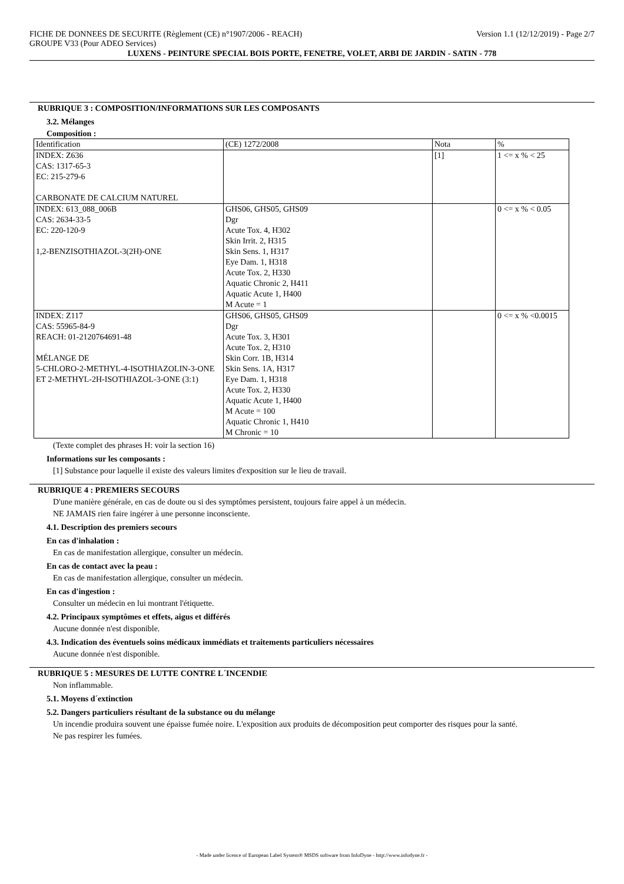FICHE DE DONNEES DE SECURITE (Règlement (CE) n°1907/2006 - REACH) Version 1.1 (12/12/2019) - Page 2/7
GROUPE V33 (Pour ADEO Services)
LUXENS - PEINTURE SPECIAL BOIS PORTE, FENETRE, VOLET, ARBI DE JARDIN - SATIN - 778
RUBRIQUE 3 : COMPOSITION/INFORMATIONS SUR LES COMPOSANTS
3.2. Mélanges
Composition :
| Identification | (CE) 1272/2008 | Nota | % |
| INDEX: Z636 CAS: 1317-65-3 EC: 215-279-6 CARBONATE DE CALCIUM NATUREL | | [1] | 1 <= x % < 25 |
| INDEX: 613_088_006B CAS: 2634-33-5 EC: 220-120-9 1,2-BENZISOTHIAZOL-3(2H)-ONE | GHS06, GHS05, GHS09 Dgr Acute Tox. 4, H302 Skin Irrit. 2, H315 Skin Sens. 1, H317 Eye Dam. 1, H318 Acute Tox. 2, H330 Aquatic Chronic 2, H411 Aquatic Acute 1, H400 M Acute = 1 | | 0 <= x % < 0.05 |
| INDEX: Z117 CAS: 55965-84-9 REACH: 01-2120764691-48 MÉLANGE DE 5-CHLORO-2-METHYL-4-ISOTHIAZOLIN-3-ONE ET 2-METHYL-2H-ISOTHIAZOL-3-ONE (3:1) | GHS06, GHS05, GHS09 Dgr Acute Tox. 3, H301 Acute Tox. 2, H310 Skin Corr. 1B, H314 Skin Sens. 1A, H317 Eye Dam. 1, H318 Acute Tox. 2, H330 Aquatic Acute 1, H400 M Acute = 100 Aquatic Chronic 1, H410 M Chronic = 10 | | 0 <= x % <0.0015 |
(Texte complet des phrases H: voir la section 16)
Informations sur les composants :
[1] Substance pour laquelle il existe des valeurs limites d'exposition sur le lieu de travail.
RUBRIQUE 4 : PREMIERS SECOURS
D'une manière générale, en cas de doute ou si des symptômes persistent, toujours faire appel à un médecin.
NE JAMAIS rien faire ingérer à une personne inconsciente.
4.1. Description des premiers secours
En cas d'inhalation :
En cas de manifestation allergique, consulter un médecin.
En cas de contact avec la peau :
En cas de manifestation allergique, consulter un médecin.
En cas d'ingestion :
Consulter un médecin en lui montrant l'étiquette.
4.2. Principaux symptômes et effets, aigus et différés
Aucune donnée n'est disponible.
4.3. Indication des éventuels soins médicaux immédiats et traitements particuliers nécessaires
Aucune donnée n'est disponible.
RUBRIQUE 5 : MESURES DE LUTTE CONTRE L´INCENDIE
Non inflammable.
5.1. Moyens d´extinction
5.2. Dangers particuliers résultant de la substance ou du mélange
Un incendie produira souvent une épaisse fumée noire. L'exposition aux produits de décomposition peut comporter des risques pour la santé.
Ne pas respirer les fumées.
- Made under licence of European Label System® MSDS software from InfoDyne - http://www.infodyne.fr -